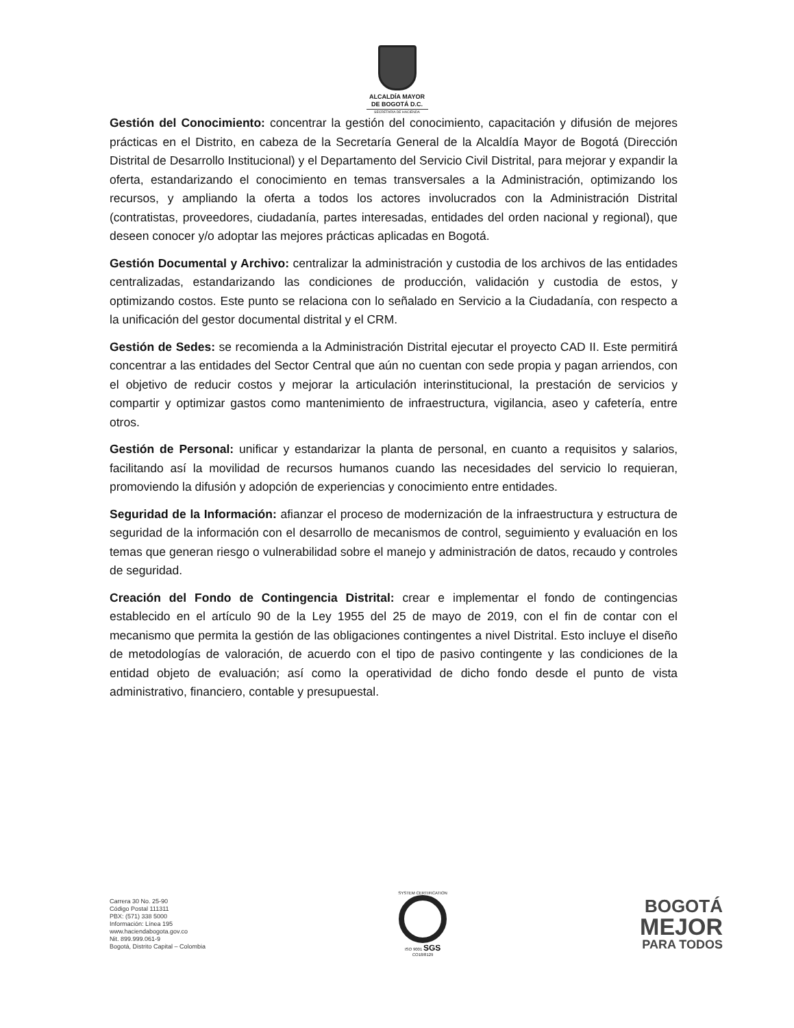ALCALDÍA MAYOR
DE BOGOTÁ D.C.
SECRETARÍA DE HACIENDA
Gestión del Conocimiento: concentrar la gestión del conocimiento, capacitación y difusión de mejores prácticas en el Distrito, en cabeza de la Secretaría General de la Alcaldía Mayor de Bogotá (Dirección Distrital de Desarrollo Institucional) y el Departamento del Servicio Civil Distrital, para mejorar y expandir la oferta, estandarizando el conocimiento en temas transversales a la Administración, optimizando los recursos, y ampliando la oferta a todos los actores involucrados con la Administración Distrital (contratistas, proveedores, ciudadanía, partes interesadas, entidades del orden nacional y regional), que deseen conocer y/o adoptar las mejores prácticas aplicadas en Bogotá.
Gestión Documental y Archivo: centralizar la administración y custodia de los archivos de las entidades centralizadas, estandarizando las condiciones de producción, validación y custodia de estos, y optimizando costos. Este punto se relaciona con lo señalado en Servicio a la Ciudadanía, con respecto a la unificación del gestor documental distrital y el CRM.
Gestión de Sedes: se recomienda a la Administración Distrital ejecutar el proyecto CAD II. Este permitirá concentrar a las entidades del Sector Central que aún no cuentan con sede propia y pagan arriendos, con el objetivo de reducir costos y mejorar la articulación interinstitucional, la prestación de servicios y compartir y optimizar gastos como mantenimiento de infraestructura, vigilancia, aseo y cafetería, entre otros.
Gestión de Personal: unificar y estandarizar la planta de personal, en cuanto a requisitos y salarios, facilitando así la movilidad de recursos humanos cuando las necesidades del servicio lo requieran, promoviendo la difusión y adopción de experiencias y conocimiento entre entidades.
Seguridad de la Información: afianzar el proceso de modernización de la infraestructura y estructura de seguridad de la información con el desarrollo de mecanismos de control, seguimiento y evaluación en los temas que generan riesgo o vulnerabilidad sobre el manejo y administración de datos, recaudo y controles de seguridad.
Creación del Fondo de Contingencia Distrital: crear e implementar el fondo de contingencias establecido en el artículo 90 de la Ley 1955 del 25 de mayo de 2019, con el fin de contar con el mecanismo que permita la gestión de las obligaciones contingentes a nivel Distrital. Esto incluye el diseño de metodologías de valoración, de acuerdo con el tipo de pasivo contingente y las condiciones de la entidad objeto de evaluación; así como la operatividad de dicho fondo desde el punto de vista administrativo, financiero, contable y presupuestal.
Carrera 30 No. 25-90
Código Postal 111311
PBX: (571) 338 5000
Información: Línea 195
www.haciendabogota.gov.co
Nit. 899.999.061-9
Bogotá, Distrito Capital – Colombia
SYSTEM CERTIFICATION
ISO 9001 SGS
CO18/8129
BOGOTÁ
MEJOR
PARA TODOS